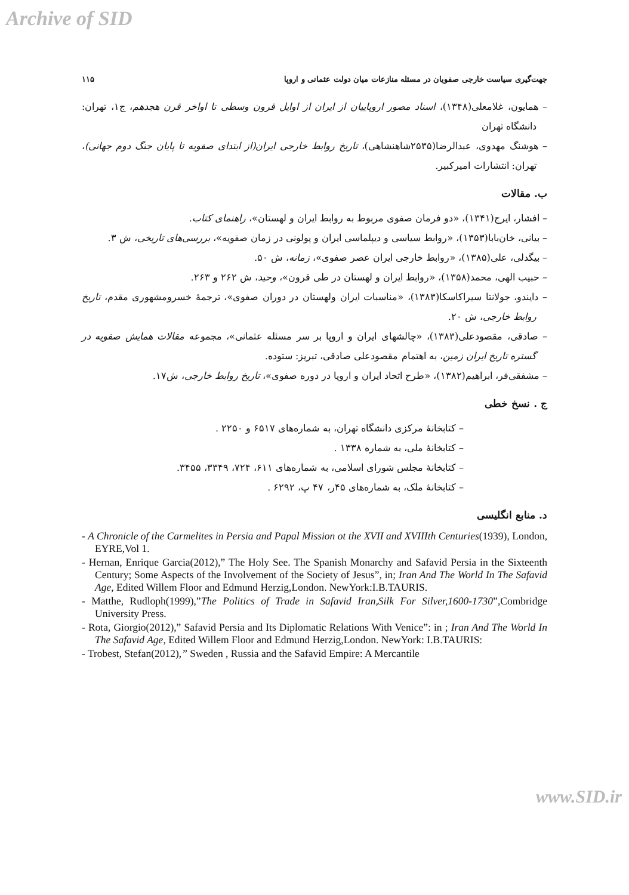Archive of SID
جهت‌گیری سیاست خارجی صفویان در مسئله منازعات میان دولت عثمانی و اروپا ۱۱۵
– همایون، غلامعلی(۱۳۴۸)، اسناد مصور اروپاییان از ایران از اوایل قرون وسطی تا اواخر قرن هجدهم، ج۱، تهران: دانشگاه تهران
– هوشنگ مهدوی، عبدالرضا(۲۵۳۵شاهنشاهی)، تاریخ روابط خارجی ایران(از ابتدای صفویه تا پایان جنگ دوم جهانی)، تهران: انتشارات امیرکبیر.
ب. مقالات
– افشار، ایرج(۱۳۴۱)، «دو فرمان صفوی مربوط به روابط ایران و لهستان»، راهنمای کتاب.
– بیانی، خان‌بابا(۱۳۵۳)، «روابط سیاسی و دیپلماسی ایران و پولونی در زمان صفویه»، بررسی‌های تاریخی، ش ۳.
– بیگدلی، علی(۱۳۸۵)، «روابط خارجی ایران عصر صفوی»، زمانه، ش ۵۰.
– حبیب الهی، محمد(۱۳۵۸)، «روابط ایران و لهستان در طی قرون»، وحید، ش ۲۶۲ و ۲۶۳.
– دایندو، جولانتا سیراکاسکا(۱۳۸۳)، «مناسبات ایران ولهستان در دوران صفوی»، ترجمهٔ خسرومشهوری مقدم، تاریخ روابط خارجی، ش ۲۰.
– صادقی، مقصودعلی(۱۳۸۳)، «چالشهای ایران و اروپا بر سر مسئله عثمانی»، مجموعه مقالات همایش صفویه در گستره تاریخ ایران زمین، به اهتمام مقصودعلی صادقی، تبریز: ستوده.
– مشفقی‌فر، ابراهیم(۱۳۸۲)، «طرح اتحاد ایران و اروپا در دوره صفوی»، تاریخ روابط خارجی، ش۱۷.
ج . نسخ خطی
– کتابخانهٔ مرکزی دانشگاه تهران، به شماره‌های ۶۵۱۷ و ۲۲۵۰ .
– کتابخانهٔ ملی، به شماره ۱۳۳۸ .
– کتابخانهٔ مجلس شورای اسلامی، به شماره‌های ۶۱۱، ۷۲۴، ۳۳۴۹، ۳۴۵۵.
– کتابخانهٔ ملک، به شماره‌های ۴۵ر، ۴۷ پ، ۶۲۹۲ .
د. منابع انگلیسی
- A Chronicle of the Carmelites in Persia and Papal Mission ot the XVII and XVIIIth Centuries(1939), London, EYRE,Vol 1.
- Hernan, Enrique Garcia(2012),” The Holy See. The Spanish Monarchy and Safavid Persia in the Sixteenth Century; Some Aspects of the Involvement of the Society of Jesus”, in; Iran And The World In The Safavid Age, Edited Willem Floor and Edmund Herzig,London. NewYork:I.B.TAURIS.
- Matthe, Rudloph(1999),”The Politics of Trade in Safavid Iran,Silk For Silver,1600-1730”,Combridge University Press.
- Rota, Giorgio(2012),” Safavid Persia and Its Diplomatic Relations With Venice”: in ; Iran And The World In The Safavid Age, Edited Willem Floor and Edmund Herzig,London. NewYork: I.B.TAURIS:
- Trobest, Stefan(2012),” Sweden , Russia and the Safavid Empire: A Mercantile
www.SID.ir